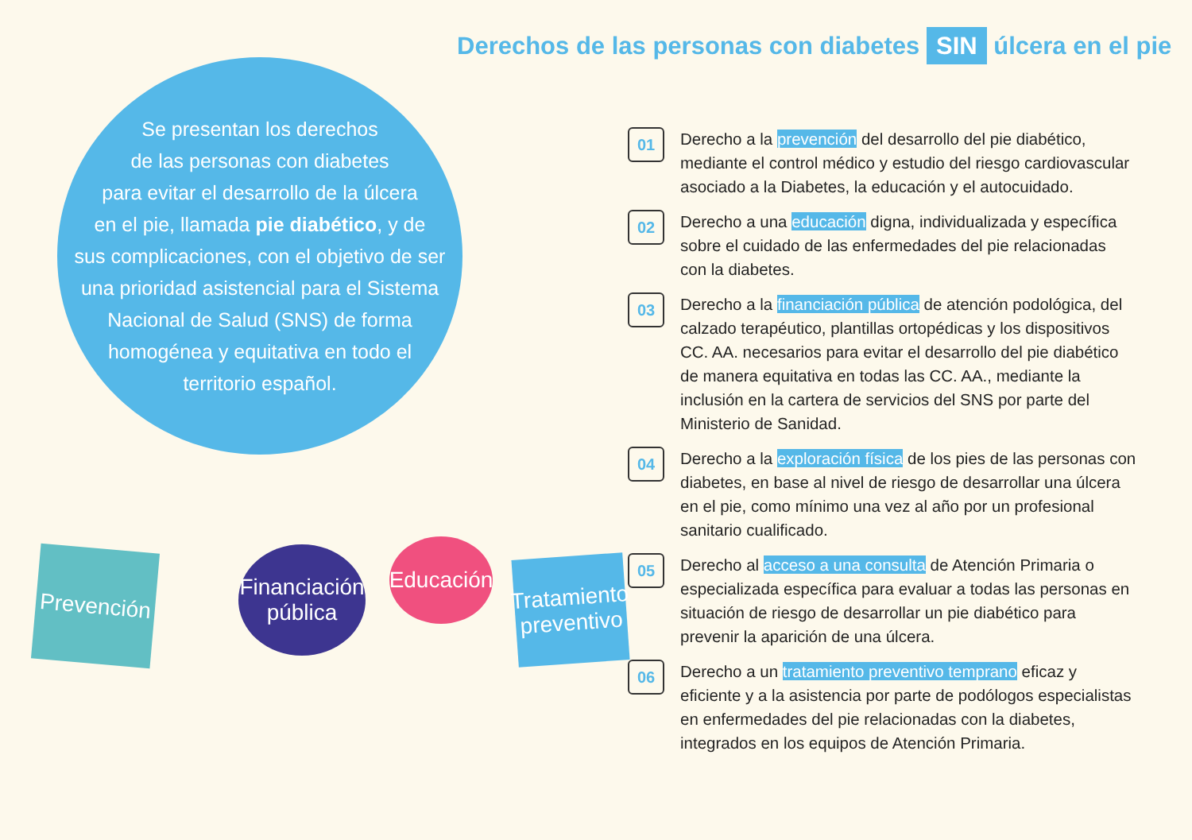Derechos de las personas con diabetes SIN úlcera en el pie
Se presentan los derechos
de las personas con diabetes
para evitar el desarrollo de la úlcera
en el pie, llamada pie diabético, y de
sus complicaciones, con el objetivo de ser
una prioridad asistencial para el Sistema
Nacional de Salud (SNS) de forma
homogénea y equitativa en todo el
territorio español.
01
Derecho a la prevención del desarrollo del pie diabético, mediante el control médico y estudio del riesgo cardiovascular asociado a la Diabetes, la educación y el autocuidado.
02
Derecho a una educación digna, individualizada y específica sobre el cuidado de las enfermedades del pie relacionadas con la diabetes.
03
Derecho a la financiación pública de atención podológica, del calzado terapéutico, plantillas ortopédicas y los dispositivos CC. AA. necesarios para evitar el desarrollo del pie diabético de manera equitativa en todas las CC. AA., mediante la inclusión en la cartera de servicios del SNS por parte del Ministerio de Sanidad.
04
Derecho a la exploración física de los pies de las personas con diabetes, en base al nivel de riesgo de desarrollar una úlcera en el pie, como mínimo una vez al año por un profesional sanitario cualificado.
05
Derecho al acceso a una consulta de Atención Primaria o especializada específica para evaluar a todas las personas en situación de riesgo de desarrollar un pie diabético para prevenir la aparición de una úlcera.
06
Derecho a un tratamiento preventivo temprano eficaz y eficiente y a la asistencia por parte de podólogos especialistas en enfermedades del pie relacionadas con la diabetes, integrados en los equipos de Atención Primaria.
Prevención
Financiación
pública
Educación
Tratamiento
preventivo